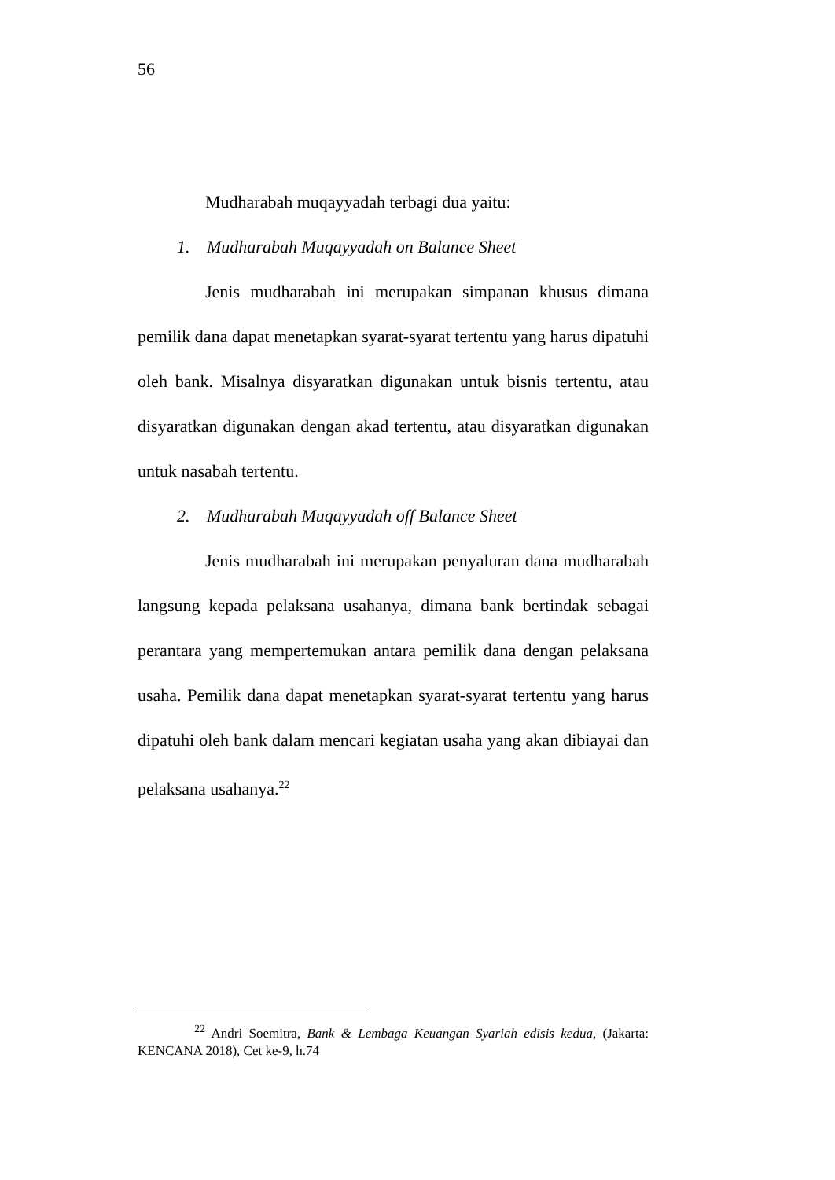56
Mudharabah muqayyadah terbagi dua yaitu:
1. Mudharabah Muqayyadah on Balance Sheet
Jenis mudharabah ini merupakan simpanan khusus dimana pemilik dana dapat menetapkan syarat-syarat tertentu yang harus dipatuhi oleh bank. Misalnya disyaratkan digunakan untuk bisnis tertentu, atau disyaratkan digunakan dengan akad tertentu, atau disyaratkan digunakan untuk nasabah tertentu.
2. Mudharabah Muqayyadah off Balance Sheet
Jenis mudharabah ini merupakan penyaluran dana mudharabah langsung kepada pelaksana usahanya, dimana bank bertindak sebagai perantara yang mempertemukan antara pemilik dana dengan pelaksana usaha. Pemilik dana dapat menetapkan syarat-syarat tertentu yang harus dipatuhi oleh bank dalam mencari kegiatan usaha yang akan dibiayai dan pelaksana usahanya.<sup>22</sup>
<sup>22</sup> Andri Soemitra, Bank & Lembaga Keuangan Syariah edisis kedua, (Jakarta: KENCANA 2018), Cet ke-9, h.74